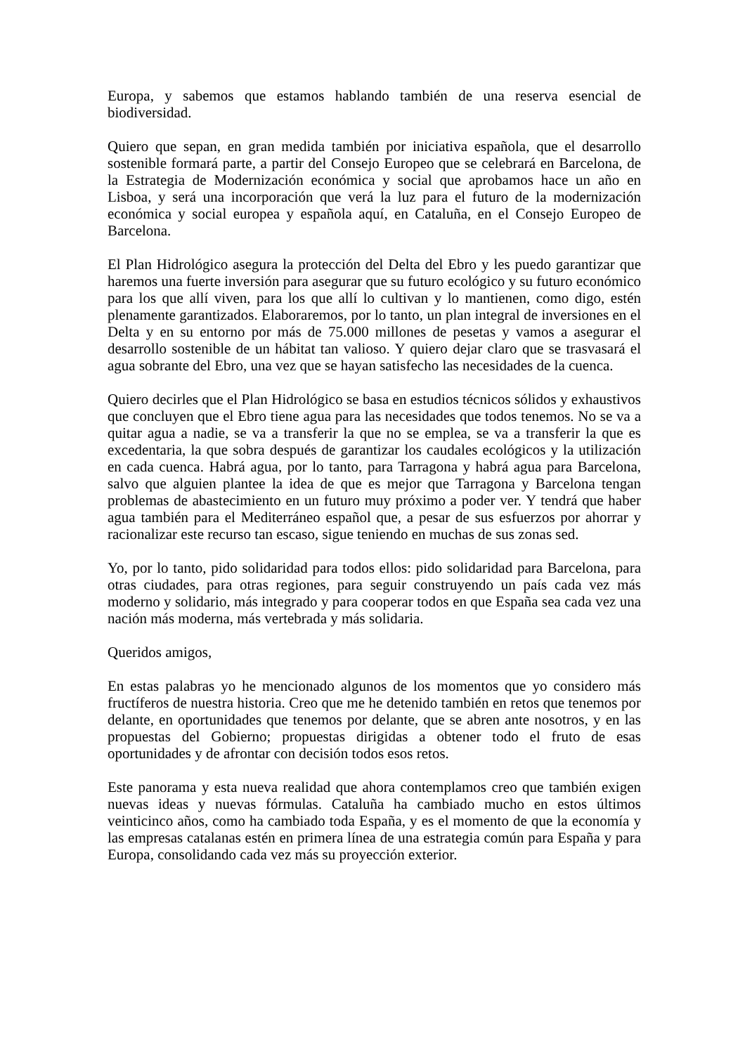Europa, y sabemos que estamos hablando también de una reserva esencial de biodiversidad.
Quiero que sepan, en gran medida también por iniciativa española, que el desarrollo sostenible formará parte, a partir del Consejo Europeo que se celebrará en Barcelona, de la Estrategia de Modernización económica y social que aprobamos hace un año en Lisboa, y será una incorporación que verá la luz para el futuro de la modernización económica y social europea y española aquí, en Cataluña, en el Consejo Europeo de Barcelona.
El Plan Hidrológico asegura la protección del Delta del Ebro y les puedo garantizar que haremos una fuerte inversión para asegurar que su futuro ecológico y su futuro económico para los que allí viven, para los que allí lo cultivan y lo mantienen, como digo, estén plenamente garantizados. Elaboraremos, por lo tanto, un plan integral de inversiones en el Delta y en su entorno por más de 75.000 millones de pesetas y vamos a asegurar el desarrollo sostenible de un hábitat tan valioso. Y quiero dejar claro que se trasvasará el agua sobrante del Ebro, una vez que se hayan satisfecho las necesidades de la cuenca.
Quiero decirles que el Plan Hidrológico se basa en estudios técnicos sólidos y exhaustivos que concluyen que el Ebro tiene agua para las necesidades que todos tenemos. No se va a quitar agua a nadie, se va a transferir la que no se emplea, se va a transferir la que es excedentaria, la que sobra después de garantizar los caudales ecológicos y la utilización en cada cuenca. Habrá agua, por lo tanto, para Tarragona y habrá agua para Barcelona, salvo que alguien plantee la idea de que es mejor que Tarragona y Barcelona tengan problemas de abastecimiento en un futuro muy próximo a poder ver. Y tendrá que haber agua también para el Mediterráneo español que, a pesar de sus esfuerzos por ahorrar y racionalizar este recurso tan escaso, sigue teniendo en muchas de sus zonas sed.
Yo, por lo tanto, pido solidaridad para todos ellos: pido solidaridad para Barcelona, para otras ciudades, para otras regiones, para seguir construyendo un país cada vez más moderno y solidario, más integrado y para cooperar todos en que España sea cada vez una nación más moderna, más vertebrada y más solidaria.
Queridos amigos,
En estas palabras yo he mencionado algunos de los momentos que yo considero más fructíferos de nuestra historia. Creo que me he detenido también en retos que tenemos por delante, en oportunidades que tenemos por delante, que se abren ante nosotros, y en las propuestas del Gobierno; propuestas dirigidas a obtener todo el fruto de esas oportunidades y de afrontar con decisión todos esos retos.
Este panorama y esta nueva realidad que ahora contemplamos creo que también exigen nuevas ideas y nuevas fórmulas. Cataluña ha cambiado mucho en estos últimos veinticinco años, como ha cambiado toda España, y es el momento de que la economía y las empresas catalanas estén en primera línea de una estrategia común para España y para Europa, consolidando cada vez más su proyección exterior.